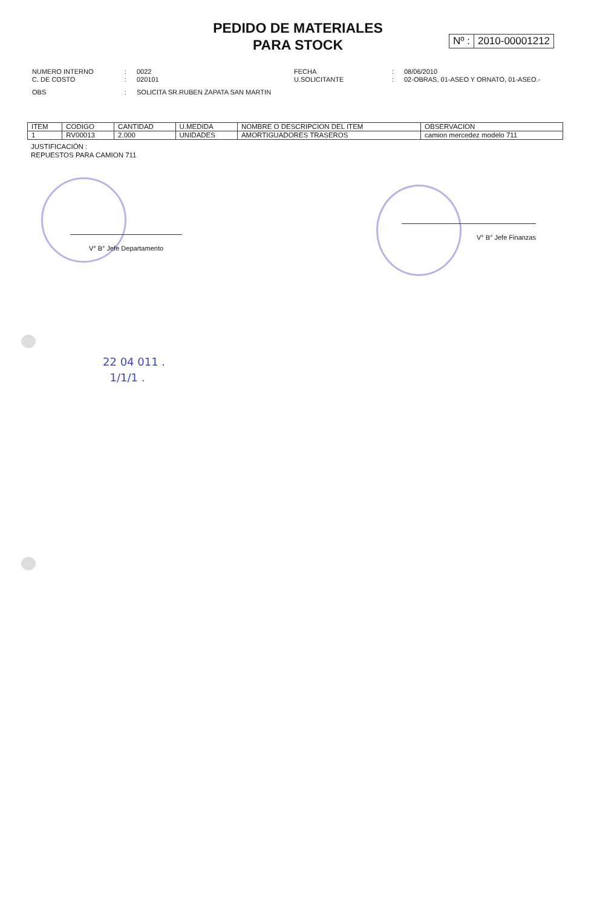PEDIDO DE MATERIALES
PARA STOCK
Nº : 2010-00001212
NUMERO INTERNO : 0022 FECHA : 08/06/2010
C. DE COSTO : 020101 U.SOLICITANTE : 02-OBRAS, 01-ASEO Y ORNATO, 01-ASEO.-
OBS : SOLICITA SR.RUBEN ZAPATA SAN MARTIN
| ITEM | CODIGO | CANTIDAD | U.MEDIDA | NOMBRE O DESCRIPCION DEL ITEM | OBSERVACION |
| --- | --- | --- | --- | --- | --- |
| 1 | RV00013 | 2.000 | UNIDADES | AMORTIGUADORES TRASEROS | camion mercedez modelo 711 |
JUSTIFICACIÓN :
REPUESTOS PARA CAMION 711
V° B° Jefe Departamento
V° B° Jefe Finanzas
22 04 011 .
1/1/1 .